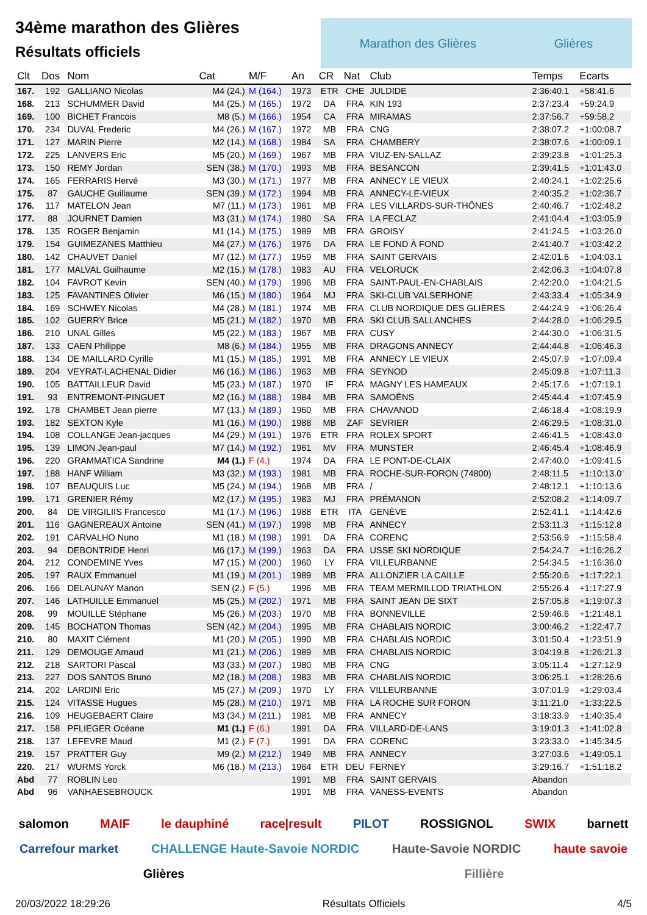34ème marathon des Glières
Résultats officiels
Marathon des Glières Glières
| Clt | Dos | Nom | Cat | M/F | An | CR | Nat | Club | Temps | Ecarts |
| --- | --- | --- | --- | --- | --- | --- | --- | --- | --- | --- |
| 167. | 192 | GALLIANO Nicolas | M4 (24.) | M (164.) | 1973 | ETR | CHE | JULDIDE | 2:36:40.1 | +58:41.6 |
| 168. | 213 | SCHUMMER David | M4 (25.) | M (165.) | 1972 | DA | FRA | KIN 193 | 2:37:23.4 | +59:24.9 |
| 169. | 100 | BICHET Francois | M8 (5.) | M (166.) | 1954 | CA | FRA | MIRAMAS | 2:37:56.7 | +59:58.2 |
| 170. | 234 | DUVAL Frederic | M4 (26.) | M (167.) | 1972 | MB | FRA | CNG | 2:38:07.2 | +1:00:08.7 |
| 171. | 127 | MARIN Pierre | M2 (14.) | M (168.) | 1984 | SA | FRA | CHAMBERY | 2:38:07.6 | +1:00:09.1 |
| 172. | 225 | LANVERS Eric | M5 (20.) | M (169.) | 1967 | MB | FRA | VIUZ-EN-SALLAZ | 2:39:23.8 | +1:01:25.3 |
| 173. | 150 | REMY Jordan | SEN (38.) | M (170.) | 1993 | MB | FRA | BESANCON | 2:39:41.5 | +1:01:43.0 |
| 174. | 165 | FERRARIS Hervé | M3 (30.) | M (171.) | 1977 | MB | FRA | ANNECY LE VIEUX | 2:40:24.1 | +1:02:25.6 |
| 175. | 87 | GAUCHE Guillaume | SEN (39.) | M (172.) | 1994 | MB | FRA | ANNECY-LE-VIEUX | 2:40:35.2 | +1:02:36.7 |
| 176. | 117 | MATELON Jean | M7 (11.) | M (173.) | 1961 | MB | FRA | LES VILLARDS-SUR-THÔNES | 2:40:46.7 | +1:02:48.2 |
| 177. | 88 | JOURNET Damien | M3 (31.) | M (174.) | 1980 | SA | FRA | LA FECLAZ | 2:41:04.4 | +1:03:05.9 |
| 178. | 135 | ROGER Benjamin | M1 (14.) | M (175.) | 1989 | MB | FRA | GROISY | 2:41:24.5 | +1:03:26.0 |
| 179. | 154 | GUIMEZANES Matthieu | M4 (27.) | M (176.) | 1976 | DA | FRA | LE FOND À FOND | 2:41:40.7 | +1:03:42.2 |
| 180. | 142 | CHAUVET Daniel | M7 (12.) | M (177.) | 1959 | MB | FRA | SAINT GERVAIS | 2:42:01.6 | +1:04:03.1 |
| 181. | 177 | MALVAL Guilhaume | M2 (15.) | M (178.) | 1983 | AU | FRA | VELORUCK | 2:42:06.3 | +1:04:07.8 |
| 182. | 104 | FAVROT Kevin | SEN (40.) | M (179.) | 1996 | MB | FRA | SAINT-PAUL-EN-CHABLAIS | 2:42:20.0 | +1:04:21.5 |
| 183. | 125 | FAVANTINES Olivier | M6 (15.) | M (180.) | 1964 | MJ | FRA | SKI-CLUB VALSERHONE | 2:43:33.4 | +1:05:34.9 |
| 184. | 169 | SCHWEY Nicolas | M4 (28.) | M (181.) | 1974 | MB | FRA | CLUB NORDIQUE DES GLIÈRES | 2:44:24.9 | +1:06:26.4 |
| 185. | 102 | GUERRY Brice | M5 (21.) | M (182.) | 1970 | MB | FRA | SKI CLUB SALLANCHES | 2:44:28.0 | +1:06:29.5 |
| 186. | 210 | UNAL Gilles | M5 (22.) | M (183.) | 1967 | MB | FRA | CUSY | 2:44:30.0 | +1:06:31.5 |
| 187. | 133 | CAEN Philippe | M8 (6.) | M (184.) | 1955 | MB | FRA | DRAGONS ANNECY | 2:44:44.8 | +1:06:46.3 |
| 188. | 134 | DE MAILLARD Cyrille | M1 (15.) | M (185.) | 1991 | MB | FRA | ANNECY LE VIEUX | 2:45:07.9 | +1:07:09.4 |
| 189. | 204 | VEYRAT-LACHENAL Didier | M6 (16.) | M (186.) | 1963 | MB | FRA | SEYNOD | 2:45:09.8 | +1:07:11.3 |
| 190. | 105 | BATTAILLEUR David | M5 (23.) | M (187.) | 1970 | IF | FRA | MAGNY LES HAMEAUX | 2:45:17.6 | +1:07:19.1 |
| 191. | 93 | ENTREMONT-PINGUET | M2 (16.) | M (188.) | 1984 | MB | FRA | SAMOËNS | 2:45:44.4 | +1:07:45.9 |
| 192. | 178 | CHAMBET Jean pierre | M7 (13.) | M (189.) | 1960 | MB | FRA | CHAVANOD | 2:46:18.4 | +1:08:19.9 |
| 193. | 182 | SEXTON Kyle | M1 (16.) | M (190.) | 1988 | MB | ZAF | SEVRIER | 2:46:29.5 | +1:08:31.0 |
| 194. | 108 | COLLANGE Jean-jacques | M4 (29.) | M (191.) | 1976 | ETR | FRA | ROLEX SPORT | 2:46:41.5 | +1:08:43.0 |
| 195. | 139 | LIMON Jean-paul | M7 (14.) | M (192.) | 1961 | MV | FRA | MUNSTER | 2:46:45.4 | +1:08:46.9 |
| 196. | 220 | GRAMMATICA Sandrine | M4 (1.) | F (4.) | 1974 | DA | FRA | LE PONT-DE-CLAIX | 2:47:40.0 | +1:09:41.5 |
| 197. | 188 | HANF William | M3 (32.) | M (193.) | 1981 | MB | FRA | ROCHE-SUR-FORON (74800) | 2:48:11.5 | +1:10:13.0 |
| 198. | 107 | BEAUQUIS Luc | M5 (24.) | M (194.) | 1968 | MB | FRA | / | 2:48:12.1 | +1:10:13.6 |
| 199. | 171 | GRENIER Rémy | M2 (17.) | M (195.) | 1983 | MJ | FRA | PRÉMANON | 2:52:08.2 | +1:14:09.7 |
| 200. | 84 | DE VIRGILIIS Francesco | M1 (17.) | M (196.) | 1988 | ETR | ITA | GENÈVE | 2:52:41.1 | +1:14:42.6 |
| 201. | 116 | GAGNEREAUX Antoine | SEN (41.) | M (197.) | 1998 | MB | FRA | ANNECY | 2:53:11.3 | +1:15:12.8 |
| 202. | 191 | CARVALHO Nuno | M1 (18.) | M (198.) | 1991 | DA | FRA | CORENC | 2:53:56.9 | +1:15:58.4 |
| 203. | 94 | DEBONTRIDE Henri | M6 (17.) | M (199.) | 1963 | DA | FRA | USSE SKI NORDIQUE | 2:54:24.7 | +1:16:26.2 |
| 204. | 212 | CONDEMINE Yves | M7 (15.) | M (200.) | 1960 | LY | FRA | VILLEURBANNE | 2:54:34.5 | +1:16:36.0 |
| 205. | 197 | RAUX Emmanuel | M1 (19.) | M (201.) | 1989 | MB | FRA | ALLONZIER LA CAILLE | 2:55:20.6 | +1:17:22.1 |
| 206. | 166 | DELAUNAY Manon | SEN (2.) | F (5.) | 1996 | MB | FRA | TEAM MERMILLOD TRIATHLON | 2:55:26.4 | +1:17:27.9 |
| 207. | 146 | LATHUILLE Emmanuel | M5 (25.) | M (202.) | 1971 | MB | FRA | SAINT JEAN DE SIXT | 2:57:05.8 | +1:19:07.3 |
| 208. | 99 | MOUILLE Stéphane | M5 (26.) | M (203.) | 1970 | MB | FRA | BONNEVILLE | 2:59:46.6 | +1:21:48.1 |
| 209. | 145 | BOCHATON Thomas | SEN (42.) | M (204.) | 1995 | MB | FRA | CHABLAIS NORDIC | 3:00:46.2 | +1:22:47.7 |
| 210. | 80 | MAXIT Clément | M1 (20.) | M (205.) | 1990 | MB | FRA | CHABLAIS NORDIC | 3:01:50.4 | +1:23:51.9 |
| 211. | 129 | DEMOUGE Arnaud | M1 (21.) | M (206.) | 1989 | MB | FRA | CHABLAIS NORDIC | 3:04:19.8 | +1:26:21.3 |
| 212. | 218 | SARTORI Pascal | M3 (33.) | M (207.) | 1980 | MB | FRA | CNG | 3:05:11.4 | +1:27:12.9 |
| 213. | 227 | DOS SANTOS Bruno | M2 (18.) | M (208.) | 1983 | MB | FRA | CHABLAIS NORDIC | 3:06:25.1 | +1:28:26.6 |
| 214. | 202 | LARDINI Eric | M5 (27.) | M (209.) | 1970 | LY | FRA | VILLEURBANNE | 3:07:01.9 | +1:29:03.4 |
| 215. | 124 | VITASSE Hugues | M5 (28.) | M (210.) | 1971 | MB | FRA | LA ROCHE SUR FORON | 3:11:21.0 | +1:33:22.5 |
| 216. | 109 | HEUGEBAERT Claire | M3 (34.) | M (211.) | 1981 | MB | FRA | ANNECY | 3:18:33.9 | +1:40:35.4 |
| 217. | 158 | PFLIEGER Océane | M1 (1.) | F (6.) | 1991 | DA | FRA | VILLARD-DE-LANS | 3:19:01.3 | +1:41:02.8 |
| 218. | 137 | LEFEVRE Maud | M1 (2.) | F (7.) | 1991 | DA | FRA | CORENC | 3:23:33.0 | +1:45:34.5 |
| 219. | 157 | PRATTER Guy | M9 (2.) | M (212.) | 1949 | MB | FRA | ANNECY | 3:27:03.6 | +1:49:05.1 |
| 220. | 217 | WURMS Yorck | M6 (18.) | M (213.) | 1964 | ETR | DEU | FERNEY | 3:29:16.7 | +1:51:18.2 |
| Abd | 77 | ROBLIN Leo | | | 1991 | MB | FRA | SAINT GERVAIS | Abandon | |
| Abd | 96 | VANHAESEBROUCK | | | 1991 | MB | FRA | VANESS-EVENTS | Abandon | |
salomon MAIF le dauphiné race|result PILOT ROSSIGNOL SWIX barnett Carrefour market CHALLENGE Haute-Savoie NORDIC Haute-Savoie NORDIC haute savoie Glières Fillière
20/03/2022 18:29:26 Résultats Officiels 4/5